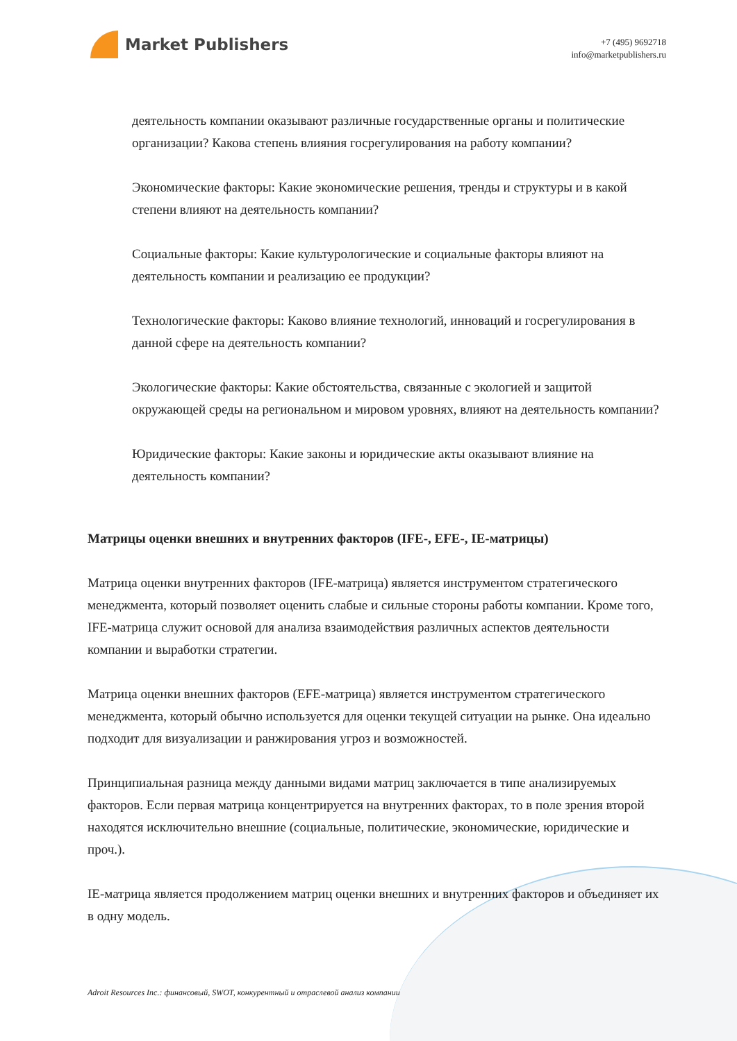Market Publishers
+7 (495) 9692718
info@marketpublishers.ru
деятельность компании оказывают различные государственные органы и политические организации? Какова степень влияния госрегулирования на работу компании?
Экономические факторы: Какие экономические решения, тренды и структуры и в какой степени влияют на деятельность компании?
Социальные факторы: Какие культурологические и социальные факторы влияют на деятельность компании и реализацию ее продукции?
Технологические факторы: Каково влияние технологий, инноваций и госрегулирования в данной сфере на деятельность компании?
Экологические факторы: Какие обстоятельства, связанные с экологией и защитой окружающей среды на региональном и мировом уровнях, влияют на деятельность компании?
Юридические факторы: Какие законы и юридические акты оказывают влияние на деятельность компании?
Матрицы оценки внешних и внутренних факторов (IFE-, EFE-, IE-матрицы)
Матрица оценки внутренних факторов (IFE-матрица) является инструментом стратегического менеджмента, который позволяет оценить слабые и сильные стороны работы компании. Кроме того, IFE-матрица служит основой для анализа взаимодействия различных аспектов деятельности компании и выработки стратегии.
Матрица оценки внешних факторов (EFE-матрица) является инструментом стратегического менеджмента, который обычно используется для оценки текущей ситуации на рынке. Она идеально подходит для визуализации и ранжирования угроз и возможностей.
Принципиальная разница между данными видами матриц заключается в типе анализируемых факторов. Если первая матрица концентрируется на внутренних факторах, то в поле зрения второй находятся исключительно внешние (социальные, политические, экономические, юридические и проч.).
IE-матрица является продолжением матриц оценки внешних и внутренних факторов и объединяет их в одну модель.
Adroit Resources Inc.: финансовый, SWOT, конкурентный и отраслевой анализ компании